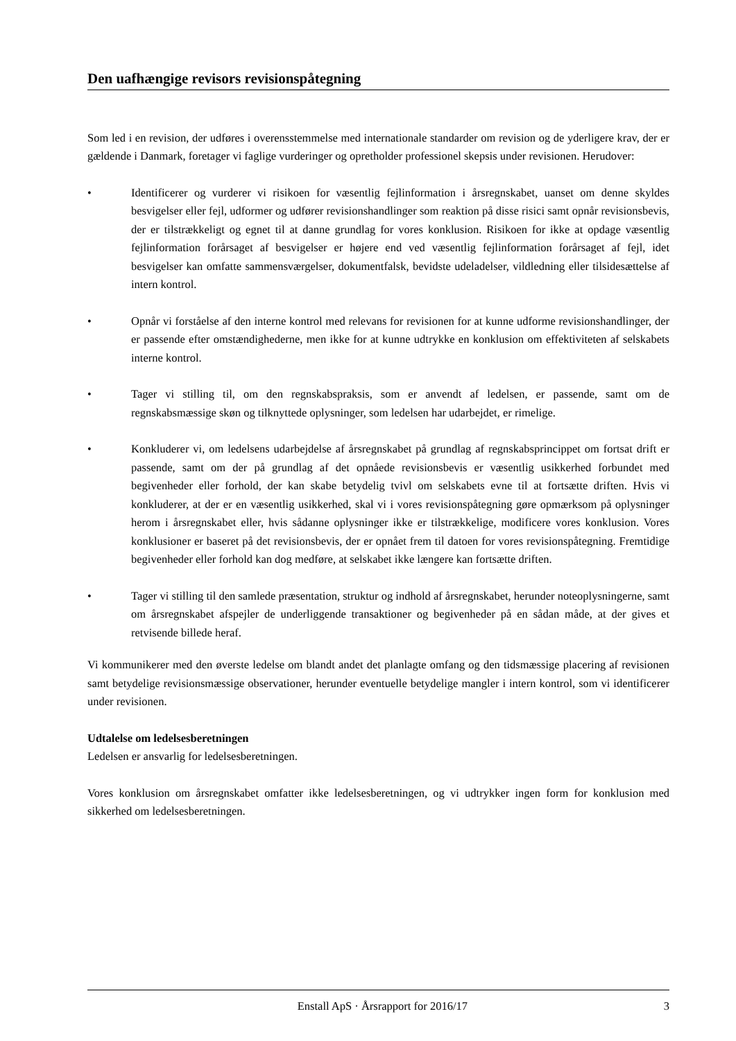Den uafhængige revisors revisionspåtegning
Som led i en revision, der udføres i overensstemmelse med internationale standarder om revision og de yderligere krav, der er gældende i Danmark, foretager vi faglige vurderinger og opretholder professionel skepsis under revisionen. Herudover:
• Identificerer og vurderer vi risikoen for væsentlig fejlinformation i årsregnskabet, uanset om denne skyldes besvigelser eller fejl, udformer og udfører revisionshandlinger som reaktion på disse risici samt opnår revisionsbevis, der er tilstrækkeligt og egnet til at danne grundlag for vores konklusion. Risikoen for ikke at opdage væsentlig fejlinformation forårsaget af besvigelser er højere end ved væsentlig fejlinformation forårsaget af fejl, idet besvigelser kan omfatte sammensværgelser, dokumentfalsk, bevidste udeladelser, vildledning eller tilsidesættelse af intern kontrol.
• Opnår vi forståelse af den interne kontrol med relevans for revisionen for at kunne udforme revisionshandlinger, der er passende efter omstændighederne, men ikke for at kunne udtrykke en konklusion om effektiviteten af selskabets interne kontrol.
• Tager vi stilling til, om den regnskabspraksis, som er anvendt af ledelsen, er passende, samt om de regnskabsmæssige skøn og tilknyttede oplysninger, som ledelsen har udarbejdet, er rimelige.
• Konkluderer vi, om ledelsens udarbejdelse af årsregnskabet på grundlag af regnskabsprincippet om fortsat drift er passende, samt om der på grundlag af det opnåede revisionsbevis er væsentlig usikkerhed forbundet med begivenheder eller forhold, der kan skabe betydelig tvivl om selskabets evne til at fortsætte driften. Hvis vi konkluderer, at der er en væsentlig usikkerhed, skal vi i vores revisionspåtegning gøre opmærksom på oplysninger herom i årsregnskabet eller, hvis sådanne oplysninger ikke er tilstrækkelige, modificere vores konklusion. Vores konklusioner er baseret på det revisionsbevis, der er opnået frem til datoen for vores revisionspåtegning. Fremtidige begivenheder eller forhold kan dog medføre, at selskabet ikke længere kan fortsætte driften.
• Tager vi stilling til den samlede præsentation, struktur og indhold af årsregnskabet, herunder noteoplysningerne, samt om årsregnskabet afspejler de underliggende transaktioner og begivenheder på en sådan måde, at der gives et retvisende billede heraf.
Vi kommunikerer med den øverste ledelse om blandt andet det planlagte omfang og den tidsmæssige placering af revisionen samt betydelige revisionsmæssige observationer, herunder eventuelle betydelige mangler i intern kontrol, som vi identificerer under revisionen.
Udtalelse om ledelsesberetningen
Ledelsen er ansvarlig for ledelsesberetningen.
Vores konklusion om årsregnskabet omfatter ikke ledelsesberetningen, og vi udtrykker ingen form for konklusion med sikkerhed om ledelsesberetningen.
Enstall ApS · Årsrapport for 2016/17 3